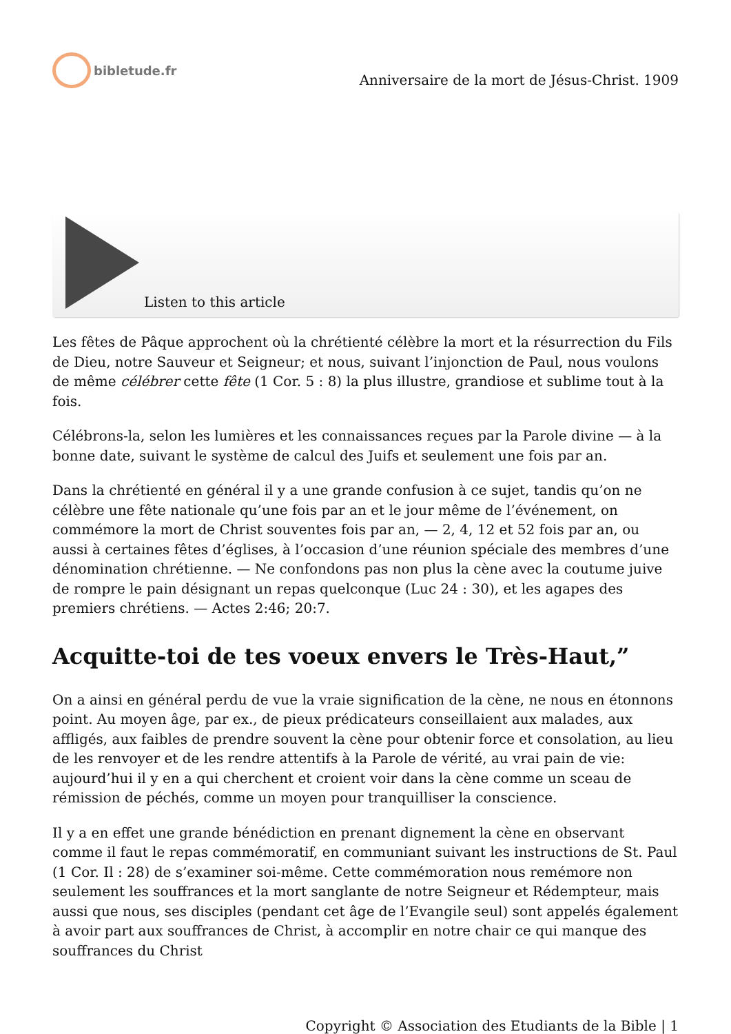bibletude.fr
Anniversaire de la mort de Jésus-Christ. 1909
Listen to this article
Les fêtes de Pâque approchent où la chrétienté célèbre la mort et la résurrection du Fils de Dieu, notre Sauveur et Seigneur; et nous, suivant l’injonction de Paul, nous voulons de même célébrer cette fête (1 Cor. 5 : 8) la plus illustre, grandiose et sublime tout à la fois.
Célébrons-la, selon les lumières et les connaissances reçues par la Parole divine — à la bonne date, suivant le système de calcul des Juifs et seulement une fois par an.
Dans la chrétienté en général il y a une grande confusion à ce sujet, tandis qu’on ne célèbre une fête nationale qu’une fois par an et le jour même de l’événement, on commémore la mort de Christ souventes fois par an, — 2, 4, 12 et 52 fois par an, ou aussi à certaines fêtes d’églises, à l’occasion d’une réunion spéciale des membres d’une dénomination chrétienne. — Ne confondons pas non plus la cène avec la coutume juive de rompre le pain désignant un repas quelconque (Luc 24 : 30), et les agapes des premiers chrétiens. — Actes 2:46; 20:7.
Acquitte-toi de tes voeux envers le Très-Haut,”
On a ainsi en général perdu de vue la vraie signification de la cène, ne nous en étonnons point. Au moyen âge, par ex., de pieux prédicateurs conseillaient aux malades, aux affligés, aux faibles de prendre souvent la cène pour obtenir force et consolation, au lieu de les renvoyer et de les rendre attentifs à la Parole de vérité, au vrai pain de vie: aujourd’hui il y en a qui cherchent et croient voir dans la cène comme un sceau de rémission de péchés, comme un moyen pour tranquilliser la conscience.
Il y a en effet une grande bénédiction en prenant dignement la cène en observant comme il faut le repas commémoratif, en communiant suivant les instructions de St. Paul (1 Cor. Il : 28) de s’examiner soi-même. Cette commémoration nous remémore non seulement les souffrances et la mort sanglante de notre Seigneur et Rédempteur, mais aussi que nous, ses disciples (pendant cet âge de l’Evangile seul) sont appelés également à avoir part aux souffrances de Christ, à accomplir en notre chair ce qui manque des souffrances du Christ
Copyright © Association des Etudiants de la Bible | 1